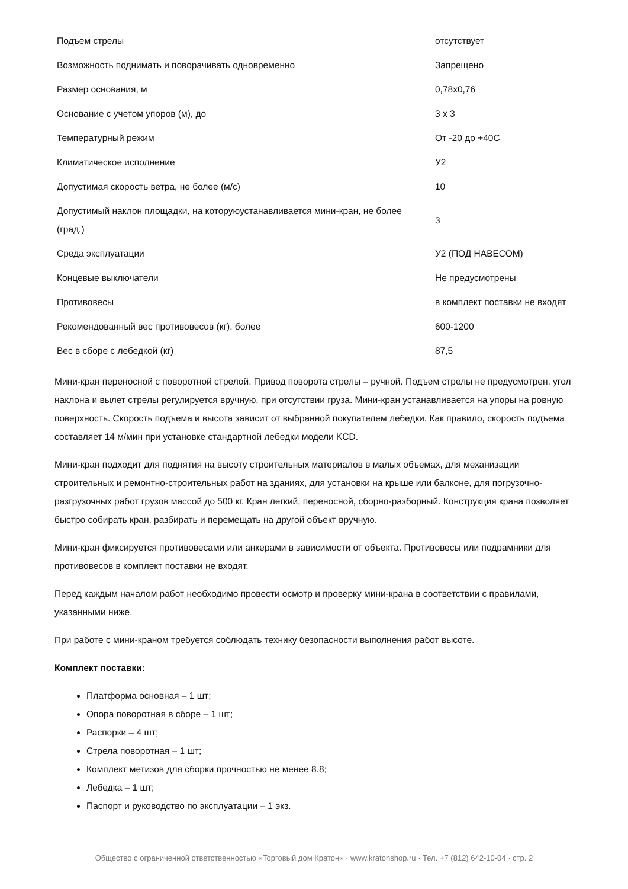| Подъем стрелы | отсутствует |
| Возможность поднимать и поворачивать одновременно | Запрещено |
| Размер основания, м | 0,78x0,76 |
| Основание с учетом упоров (м), до | 3 x 3 |
| Температурный режим | От -20 до +40С |
| Климатическое исполнение | У2 |
| Допустимая скорость ветра, не более (м/с) | 10 |
| Допустимый наклон площадки, на которуюустанавливается мини-кран, не более (град.) | 3 |
| Среда эксплуатации | У2 (ПОД НАВЕСОМ) |
| Концевые выключатели | Не предусмотрены |
| Противовесы | в комплект поставки не входят |
| Рекомендованный вес противовесов (кг), более | 600-1200 |
| Вес в сборе с лебедкой (кг) | 87,5 |
Мини-кран переносной с поворотной стрелой. Привод поворота стрелы – ручной. Подъем стрелы не предусмотрен, угол наклона и вылет стрелы регулируется вручную, при отсутствии груза. Мини-кран устанавливается на упоры на ровную поверхность. Скорость подъема и высота зависит от выбранной покупателем лебедки. Как правило, скорость подъема составляет 14 м/мин при установке стандартной лебедки модели KCD.
Мини-кран подходит для поднятия на высоту строительных материалов в малых объемах, для механизации строительных и ремонтно-строительных работ на зданиях, для установки на крыше или балконе, для погрузочно-разгрузочных работ грузов массой до 500 кг. Кран легкий, переносной, сборно-разборный. Конструкция крана позволяет быстро собирать кран, разбирать и перемещать на другой объект вручную.
Мини-кран фиксируется противовесами или анкерами в зависимости от объекта. Противовесы или подрамники для противовесов в комплект поставки не входят.
Перед каждым началом работ необходимо провести осмотр и проверку мини-крана в соответствии с правилами, указанными ниже.
При работе с мини-краном требуется соблюдать технику безопасности выполнения работ высоте.
Комплект поставки:
Платформа основная – 1 шт;
Опора поворотная в сборе – 1 шт;
Распорки – 4 шт;
Стрела поворотная – 1 шт;
Комплект метизов для сборки прочностью не менее 8.8;
Лебедка – 1 шт;
Паспорт и руководство по эксплуатации – 1 экз.
Общество с ограниченной ответственностью «Торговый дом Кратон» · www.kratonshop.ru · Тел. +7 (812) 642-10-04 · стр. 2